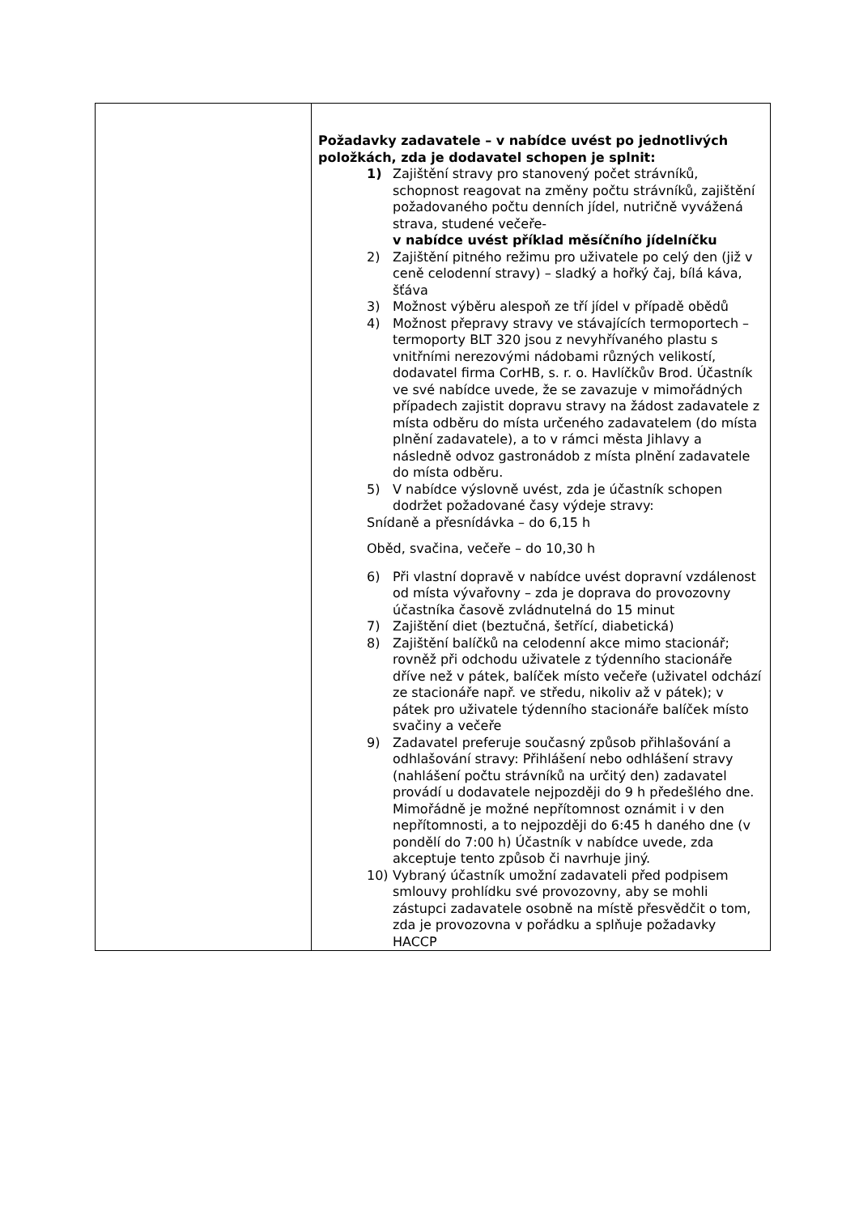| | Požadavky zadavatele – v nabídce uvést po jednotlivých položkách, zda je dodavatel schopen je splnit: 1) Zajištění stravy pro stanovený počet strávníků, schopnost reagovat na změny počtu strávníků, zajištění požadovaného počtu denních jídel, nutričně vyvážená strava, studené večeře- v nabídce uvést příklad měsíčního jídelníčku 2) Zajištění pitného režimu pro uživatele po celý den (již v ceně celodenní stravy) – sladký a hořký čaj, bílá káva, šťáva 3) Možnost výběru alespoň ze tří jídel v případě obědů 4) Možnost přepravy stravy ve stávajících termoportech – termoporty BLT 320 jsou z nevyhřívaného plastu s vnitřními nerezovými nádobami různých velikostí, dodavatel firma CorHB, s. r. o. Havlíčkův Brod. Účastník ve své nabídce uvede, že se zavazuje v mimořádných případech zajistit dopravu stravy na žádost zadavatele z místa odběru do místa určeného zadavatelem (do místa plnění zadavatele), a to v rámci města Jihlavy a následně odvoz gastronádob z místa plnění zadavatele do místa odběru. 5) V nabídce výslovně uvést, zda je účastník schopen dodržet požadované časy výdeje stravy: Snídaně a přesnídávka – do 6,15 h Oběd, svačina, večeře – do 10,30 h 6) Při vlastní dopravě v nabídce uvést dopravní vzdálenost od místa vývařovny – zda je doprava do provozovny účastníka časově zvládnutelná do 15 minut 7) Zajištění diet (beztučná, šetřící, diabetická) 8) Zajištění balíčků na celodenní akce mimo stacionář; rovněž při odchodu uživatele z týdenního stacionáře dříve než v pátek, balíček místo večeře (uživatel odchází ze stacionáře např. ve středu, nikoliv až v pátek); v pátek pro uživatele týdenního stacionáře balíček místo svačiny a večeře 9) Zadavatel preferuje současný způsob přihlašování a odhlašování stravy: Přihlášení nebo odhlášení stravy (nahlášení počtu strávníků na určitý den) zadavatel provádí u dodavatele nejpozději do 9 h předešlého dne. Mimořádně je možné nepřítomnost oznámit i v den nepřítomnosti, a to nejpozději do 6:45 h daného dne (v pondělí do 7:00 h) Účastník v nabídce uvede, zda akceptuje tento způsob či navrhuje jiný. 10) Vybraný účastník umožní zadavateli před podpisem smlouvy prohlídku své provozovny, aby se mohli zástupci zadavatele osobně na místě přesvědčit o tom, zda je provozovna v pořádku a splňuje požadavky HACCP |